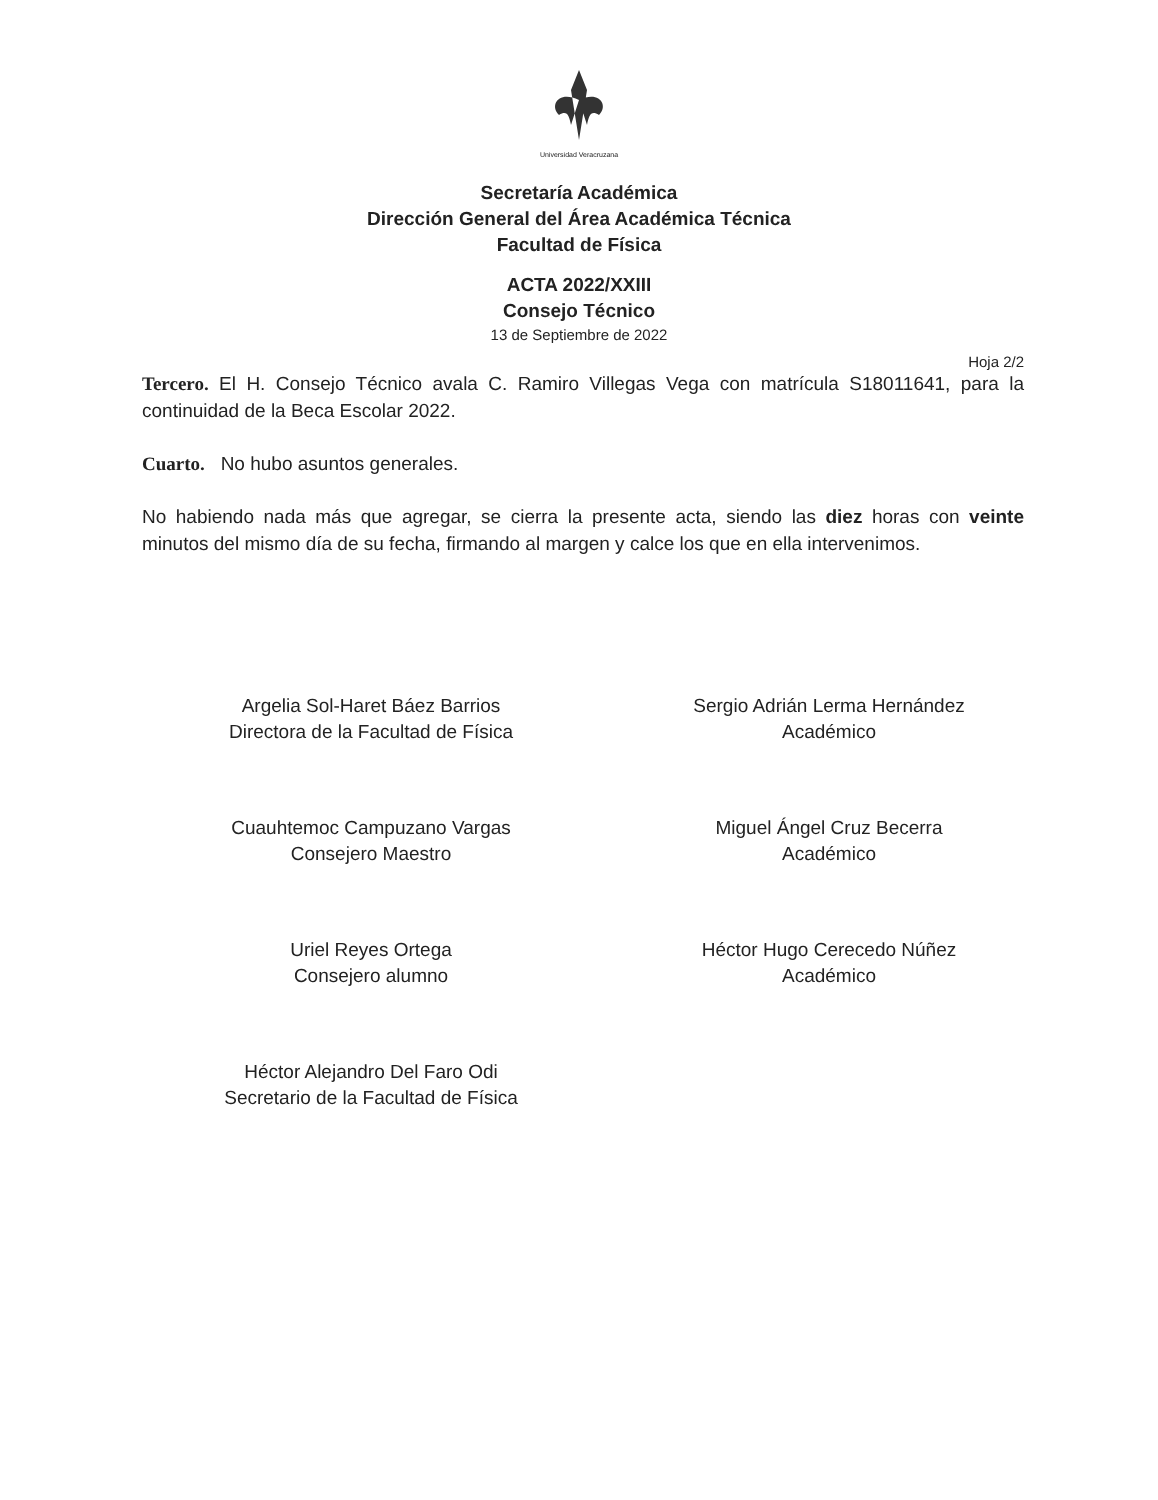Universidad Veracruzana
Secretaría Académica
Dirección General del Área Académica Técnica
Facultad de Física
ACTA 2022/XXIII
Consejo Técnico
13 de Septiembre de 2022
Hoja 2/2
Tercero. El H. Consejo Técnico avala C. Ramiro Villegas Vega con matrícula S18011641, para la continuidad de la Beca Escolar 2022.
Cuarto. No hubo asuntos generales.
No habiendo nada más que agregar, se cierra la presente acta, siendo las diez horas con veinte minutos del mismo día de su fecha, firmando al margen y calce los que en ella intervenimos.
Argelia Sol-Haret Báez Barrios
Directora de la Facultad de Física
Sergio Adrián Lerma Hernández
Académico
Cuauhtemoc Campuzano Vargas
Consejero Maestro
Miguel Ángel Cruz Becerra
Académico
Uriel Reyes Ortega
Consejero alumno
Héctor Hugo Cerecedo Núñez
Académico
Héctor Alejandro Del Faro Odi
Secretario de la Facultad de Física